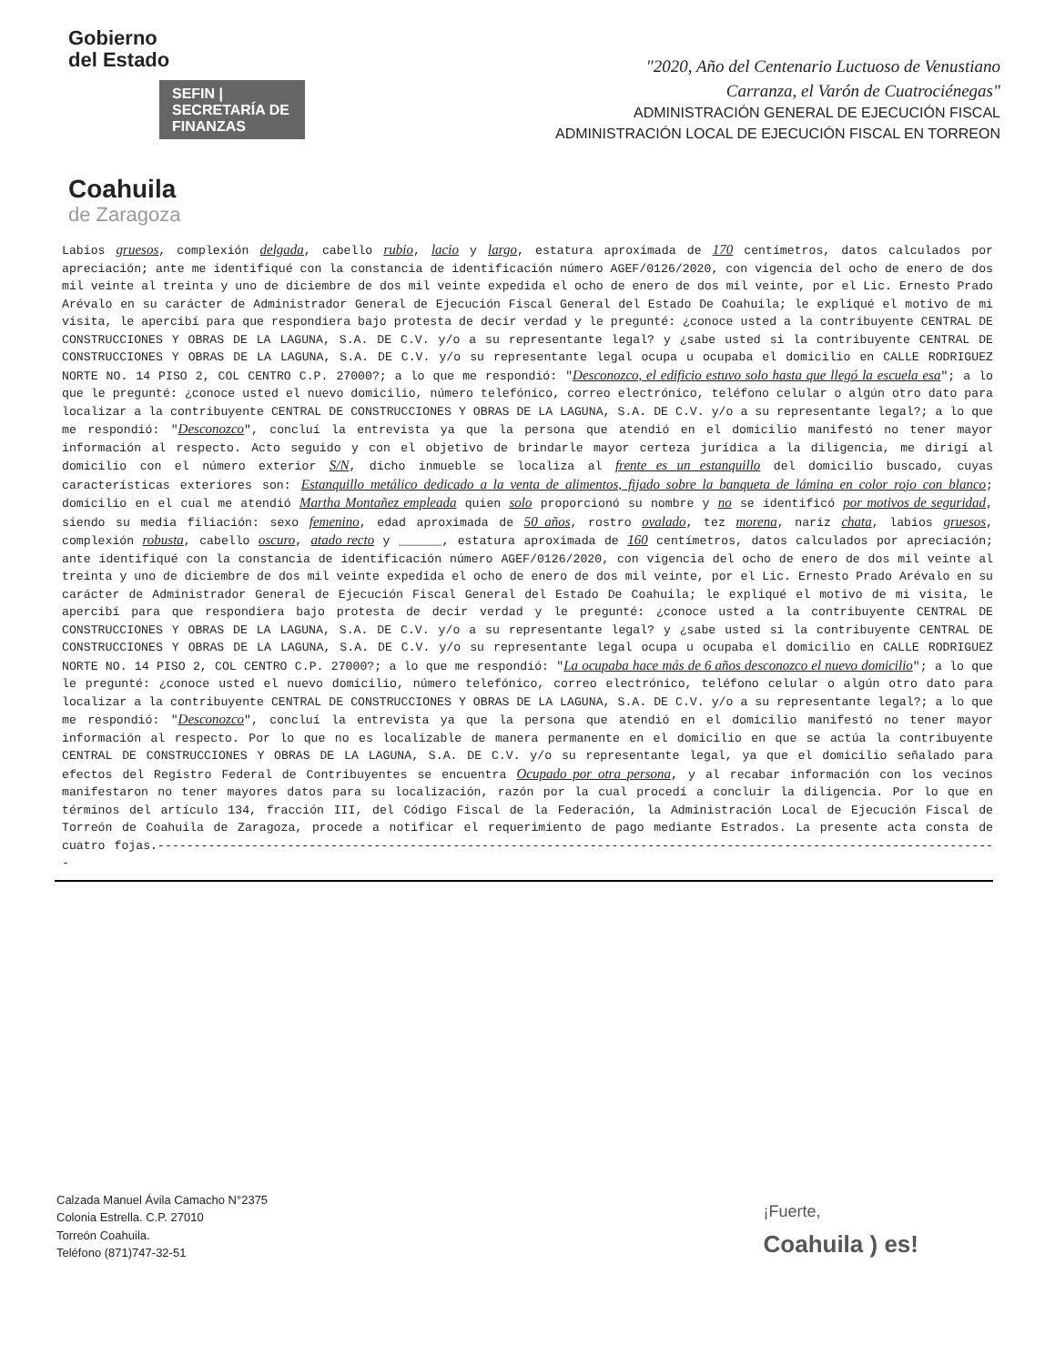Gobierno
del Estado
SEFIN | SECRETARÍA DE FINANZAS
Coahuila
de Zaragoza
"2020, Año del Centenario Luctuoso de Venustiano
Carranza, el Varón de Cuatrociénegas"
ADMINISTRACIÓN GENERAL DE EJECUCIÓN FISCAL
ADMINISTRACIÓN LOCAL DE EJECUCIÓN FISCAL EN TORREON
Labios gruesos, complexión delgada, cabello rubio, lacio y largo, estatura aproximada de 170 centímetros, datos calculados por apreciación; ante me identifiqué con la constancia de identificación número AGEF/0126/2020, con vigencia del ocho de enero de dos mil veinte al treinta y uno de diciembre de dos mil veinte expedida el ocho de enero de dos mil veinte, por el Lic. Ernesto Prado Arévalo en su carácter de Administrador General de Ejecución Fiscal General del Estado De Coahuila; le expliqué el motivo de mi visita, le apercibí para que respondiera bajo protesta de decir verdad y le pregunté: ¿conoce usted a la contribuyente CENTRAL DE CONSTRUCCIONES Y OBRAS DE LA LAGUNA, S.A. DE C.V. y/o a su representante legal? y ¿sabe usted si la contribuyente CENTRAL DE CONSTRUCCIONES Y OBRAS DE LA LAGUNA, S.A. DE C.V. y/o su representante legal ocupa u ocupaba el domicilio en CALLE RODRIGUEZ NORTE NO. 14 PISO 2, COL CENTRO C.P. 27000?; a lo que me respondió: "Desconozco, el edificio estuvo solo hasta que llegó la escuela esa"; a lo que le pregunté: ¿conoce usted el nuevo domicilio, número telefónico, correo electrónico, teléfono celular o algún otro dato para localizar a la contribuyente CENTRAL DE CONSTRUCCIONES Y OBRAS DE LA LAGUNA, S.A. DE C.V. y/o a su representante legal?; a lo que me respondió: "Desconozco", concluí la entrevista ya que la persona que atendió en el domicilio manifestó no tener mayor información al respecto. Acto seguido y con el objetivo de brindarle mayor certeza jurídica a la diligencia, me dirigí al domicilio con el número exterior S/N, dicho inmueble se localiza al frente es un estanquillo del domicilio buscado, cuyas características exteriores son: Estanquillo metálico dedicado a la venta de alimentos, fijado sobre la banqueta de lámina en color rojo con blanco; domicilio en el cual me atendió Martha Montañez empleada quien solo proporcionó su nombre y no se identificó por motivos de seguridad, siendo su media filiación: sexo femenino, edad aproximada de 50 años, rostro ovalado, tez morena, nariz chata, labios gruesos, complexión robusta, cabello oscuro, atado recto y ______, estatura aproximada de 160 centímetros, datos calculados por apreciación; ante identifiqué con la constancia de identificación número AGEF/0126/2020, con vigencia del ocho de enero de dos mil veinte al treinta y uno de diciembre de dos mil veinte expedida el ocho de enero de dos mil veinte, por el Lic. Ernesto Prado Arévalo en su carácter de Administrador General de Ejecución Fiscal General del Estado De Coahuila; le expliqué el motivo de mi visita, le apercibí para que respondiera bajo protesta de decir verdad y le pregunté: ¿conoce usted a la contribuyente CENTRAL DE CONSTRUCCIONES Y OBRAS DE LA LAGUNA, S.A. DE C.V. y/o a su representante legal? y ¿sabe usted si la contribuyente CENTRAL DE CONSTRUCCIONES Y OBRAS DE LA LAGUNA, S.A. DE C.V. y/o su representante legal ocupa u ocupaba el domicilio en CALLE RODRIGUEZ NORTE NO. 14 PISO 2, COL CENTRO C.P. 27000?; a lo que me respondió: "La ocupaba hace más de 6 años desconozco el nuevo domicilio"; a lo que le pregunté: ¿conoce usted el nuevo domicilio, número telefónico, correo electrónico, teléfono celular o algún otro dato para localizar a la contribuyente CENTRAL DE CONSTRUCCIONES Y OBRAS DE LA LAGUNA, S.A. DE C.V. y/o a su representante legal?; a lo que me respondió: "Desconozco", concluí la entrevista ya que la persona que atendió en el domicilio manifestó no tener mayor información al respecto. Por lo que no es localizable de manera permanente en el domicilio en que se actúa la contribuyente CENTRAL DE CONSTRUCCIONES Y OBRAS DE LA LAGUNA, S.A. DE C.V. y/o su representante legal, ya que el domicilio señalado para efectos del Registro Federal de Contribuyentes se encuentra Ocupado por otra persona, y al recabar información con los vecinos manifestaron no tener mayores datos para su localización, razón por la cual procedí a concluir la diligencia. Por lo que en términos del artículo 134, fracción III, del Código Fiscal de la Federación, la Administración Local de Ejecución Fiscal de Torreón de Coahuila de Zaragoza, procede a notificar el requerimiento de pago mediante Estrados. La presente acta consta de cuatro fojas.---------------------------------------------------------------------------------------------------------------------
Calzada Manuel Ávila Camacho N°2375
Colonia Estrella. C.P. 27010
Torreón Coahuila.
Teléfono (871)747-32-51
¡Fuerte,
Coahuila ) es!